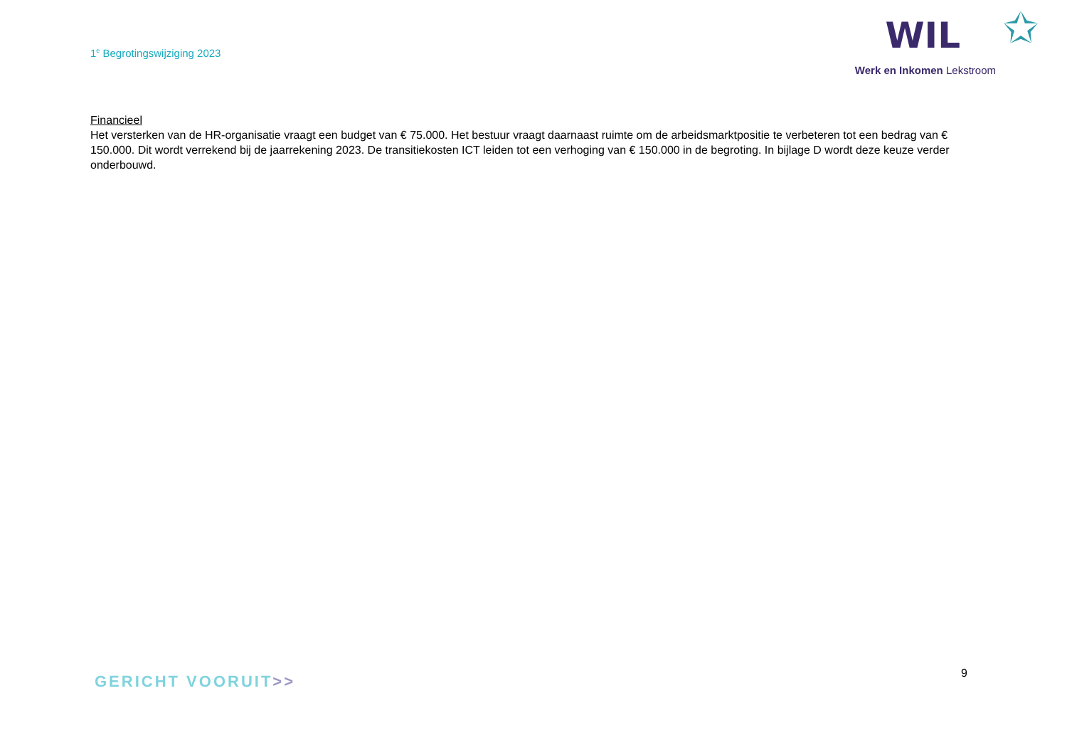1<sup>e</sup> Begrotingswijziging 2023
WIL ✩
Werk en Inkomen Lekstroom
Financieel
Het versterken van de HR-organisatie vraagt een budget van € 75.000. Het bestuur vraagt daarnaast ruimte om de arbeidsmarktpositie te verbeteren tot een bedrag van € 150.000. Dit wordt verrekend bij de jaarrekening 2023. De transitiekosten ICT leiden tot een verhoging van € 150.000 in de begroting. In bijlage D wordt deze keuze verder onderbouwd.
GERICHT VOORUIT>>
9